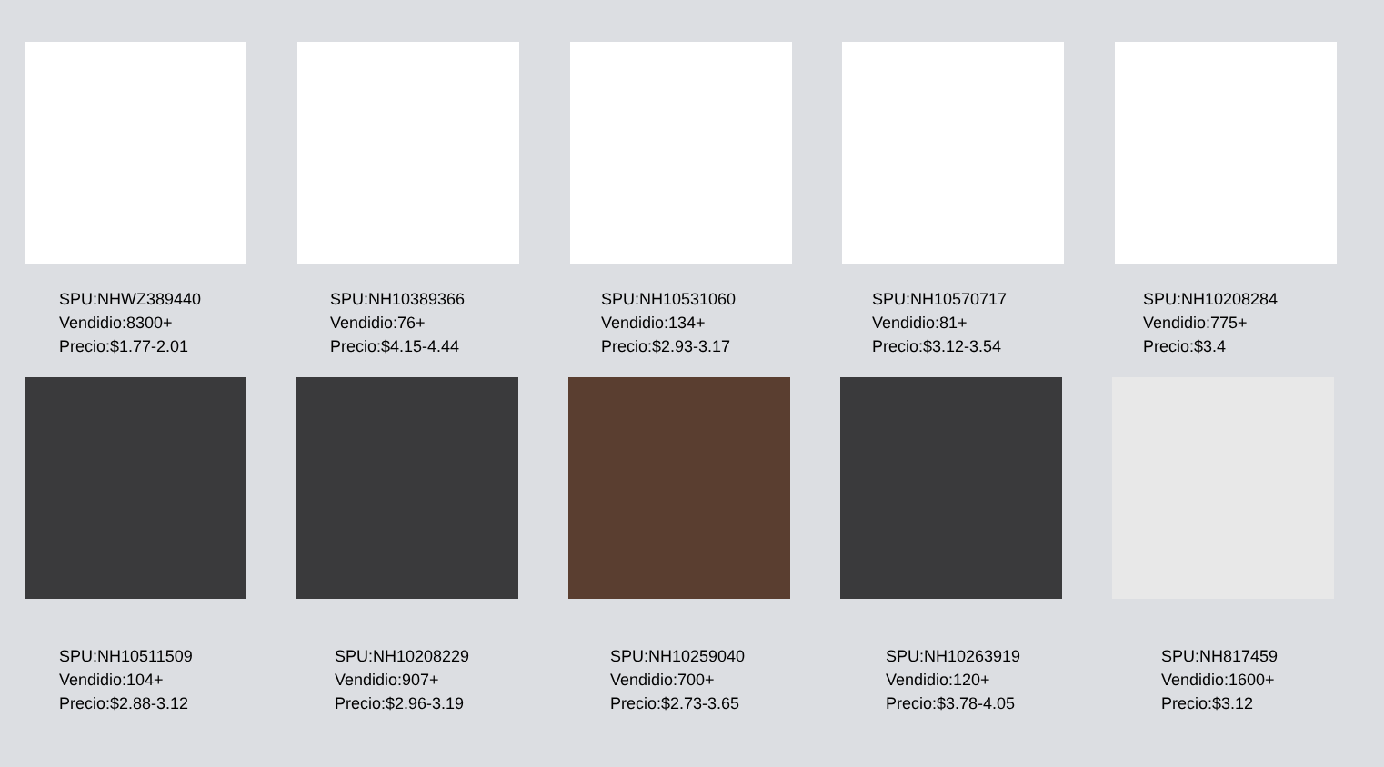SPU:NHWZ389440
Vendidio:8300+
Precio:$1.77-2.01
SPU:NH10389366
Vendidio:76+
Precio:$4.15-4.44
SPU:NH10531060
Vendidio:134+
Precio:$2.93-3.17
SPU:NH10570717
Vendidio:81+
Precio:$3.12-3.54
SPU:NH10208284
Vendidio:775+
Precio:$3.4
SPU:NH10511509
Vendidio:104+
Precio:$2.88-3.12
SPU:NH10208229
Vendidio:907+
Precio:$2.96-3.19
SPU:NH10259040
Vendidio:700+
Precio:$2.73-3.65
SPU:NH10263919
Vendidio:120+
Precio:$3.78-4.05
SPU:NH817459
Vendidio:1600+
Precio:$3.12